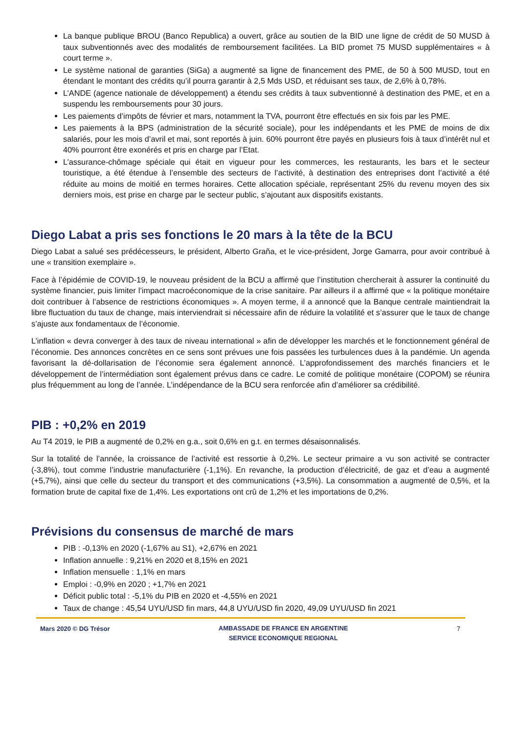La banque publique BROU (Banco Republica) a ouvert, grâce au soutien de la BID une ligne de crédit de 50 MUSD à taux subventionnés avec des modalités de remboursement facilitées. La BID promet 75 MUSD supplémentaires « à court terme ».
Le système national de garanties (SiGa) a augmenté sa ligne de financement des PME, de 50 à 500 MUSD, tout en étendant le montant des crédits qu’il pourra garantir à 2,5 Mds USD, et réduisant ses taux, de 2,6% à 0,78%.
L’ANDE (agence nationale de développement) a étendu ses crédits à taux subventionné à destination des PME, et en a suspendu les remboursements pour 30 jours.
Les paiements d’impôts de février et mars, notamment la TVA, pourront être effectués en six fois par les PME.
Les paiements à la BPS (administration de la sécurité sociale), pour les indépendants et les PME de moins de dix salariés, pour les mois d’avril et mai, sont reportés à juin. 60% pourront être payés en plusieurs fois à taux d’intérêt nul et 40% pourront être exonérés et pris en charge par l’Etat.
L’assurance-chômage spéciale qui était en vigueur pour les commerces, les restaurants, les bars et le secteur touristique, a été étendue à l’ensemble des secteurs de l’activité, à destination des entreprises dont l’activité a été réduite au moins de moitié en termes horaires. Cette allocation spéciale, représentant 25% du revenu moyen des six derniers mois, est prise en charge par le secteur public, s’ajoutant aux dispositifs existants.
Diego Labat a pris ses fonctions le 20 mars à la tête de la BCU
Diego Labat a salué ses prédécesseurs, le président, Alberto Graña, et le vice-président, Jorge Gamarra, pour avoir contribué à une « transition exemplaire ».
Face à l’épidémie de COVID-19, le nouveau président de la BCU a affirmé que l’institution chercherait à assurer la continuité du système financier, puis limiter l’impact macroéconomique de la crise sanitaire. Par ailleurs il a affirmé que « la politique monétaire doit contribuer à l’absence de restrictions économiques ». A moyen terme, il a annoncé que la Banque centrale maintiendrait la libre fluctuation du taux de change, mais interviendrait si nécessaire afin de réduire la volatilité et s’assurer que le taux de change s’ajuste aux fondamentaux de l’économie.
L’inflation « devra converger à des taux de niveau international » afin de développer les marchés et le fonctionnement général de l’économie. Des annonces concrètes en ce sens sont prévues une fois passées les turbulences dues à la pandémie. Un agenda favorisant la dé-dollarisation de l’économie sera également annoncé. L’approfondissement des marchés financiers et le développement de l’intermédiation sont également prévus dans ce cadre. Le comité de politique monétaire (COPOM) se réunira plus fréquemment au long de l’année. L’indépendance de la BCU sera renforcée afin d’améliorer sa crédibilité.
PIB : +0,2% en 2019
Au T4 2019, le PIB a augmenté de 0,2% en g.a., soit 0,6% en g.t. en termes désaisonnalisés.
Sur la totalité de l’année, la croissance de l’activité est ressortie à 0,2%. Le secteur primaire a vu son activité se contracter (-3,8%), tout comme l’industrie manufacturière (-1,1%). En revanche, la production d’électricité, de gaz et d’eau a augmenté (+5,7%), ainsi que celle du secteur du transport et des communications (+3,5%). La consommation a augmenté de 0,5%, et la formation brute de capital fixe de 1,4%. Les exportations ont crû de 1,2% et les importations de 0,2%.
Prévisions du consensus de marché de mars
PIB : -0,13% en 2020 (-1,67% au S1), +2,67% en 2021
Inflation annuelle : 9,21% en 2020 et 8,15% en 2021
Inflation mensuelle : 1,1% en mars
Emploi : -0,9% en 2020 ; +1,7% en 2021
Déficit public total : -5,1% du PIB en 2020 et -4,55% en 2021
Taux de change : 45,54 UYU/USD fin mars, 44,8 UYU/USD fin 2020, 49,09 UYU/USD fin 2021
Mars 2020 © DG Trésor AMBASSADE DE FRANCE EN ARGENTINE
SERVICE ECONOMIQUE REGIONAL 7